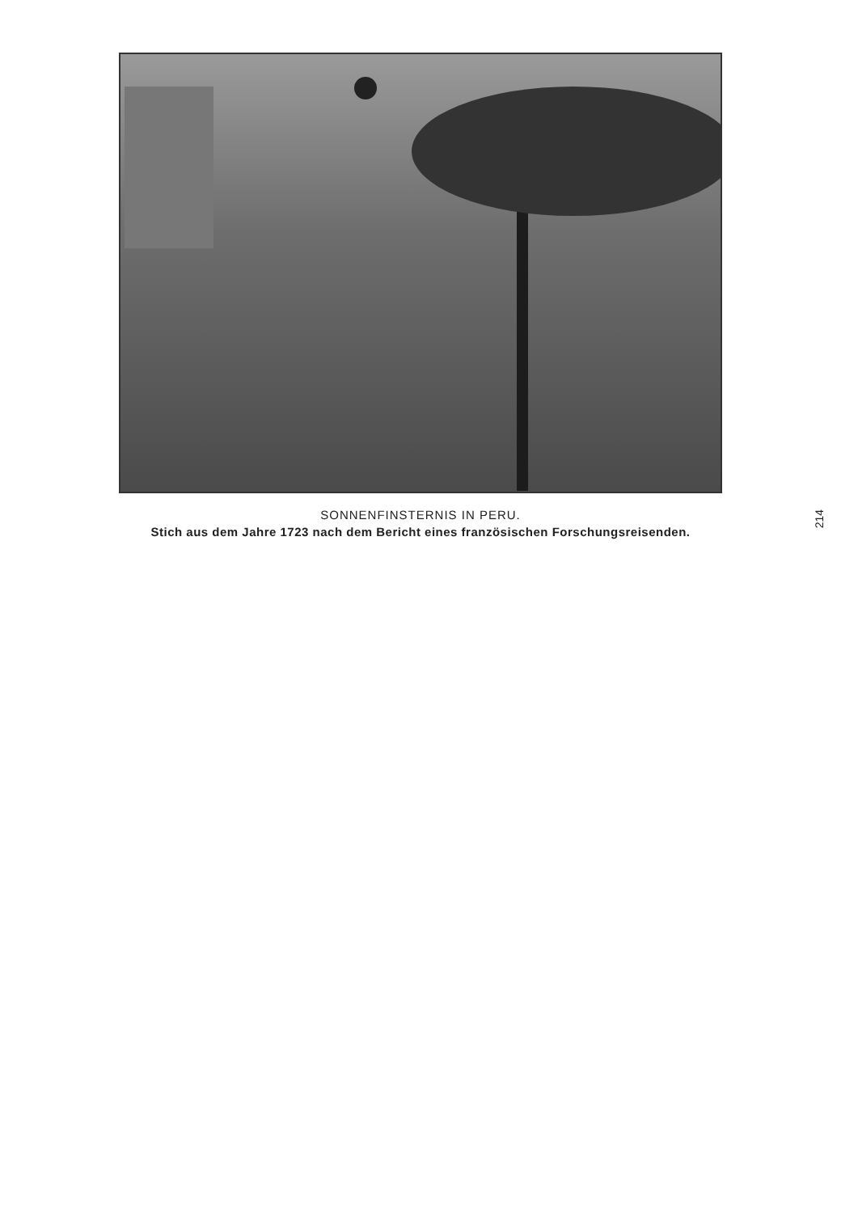SONNENFINSTERNIS IN PERU.
Stich aus dem Jahre 1723 nach dem Bericht eines französischen Forschungsreisenden.
214